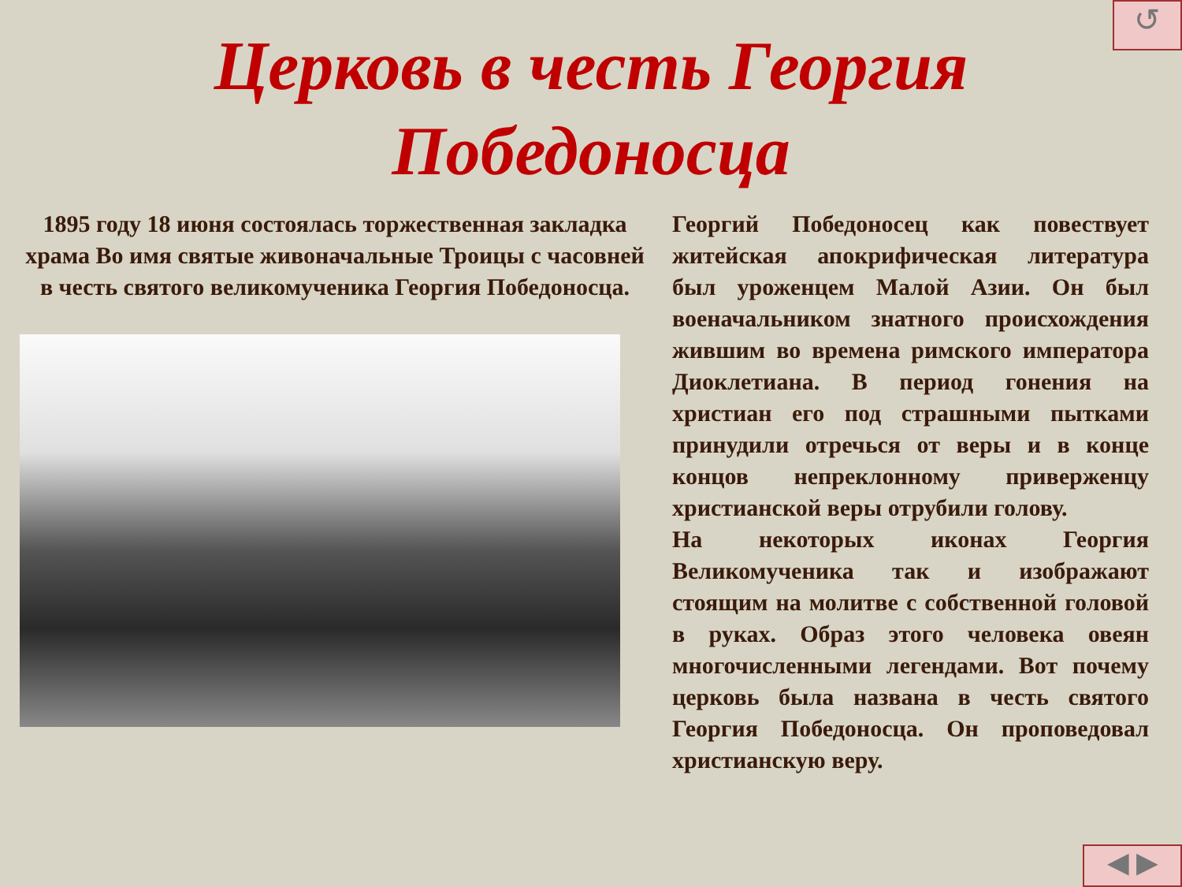↺
Церковь в честь Георгия
Победоносца
1895 году 18 июня состоялась торжественная закладка храма Во имя святые живоначальные Троицы с часовней в честь святого великомученика Георгия Победоносца.
Георгий Победоносец как повествует житейская апокрифическая литература был уроженцем Малой Азии. Он был военачальником знатного происхождения жившим во времена римского императора Диоклетиана. В период гонения на христиан его под страшными пытками принудили отречься от веры и в конце концов непреклонному приверженцу христианской веры отрубили голову.
На некоторых иконах Георгия Великомученика так и изображают стоящим на молитве с собственной головой в руках. Образ этого человека овеян многочисленными легендами. Вот почему церковь была названа в честь святого Георгия Победоносца. Он проповедовал христианскую веру.
◀ ▶